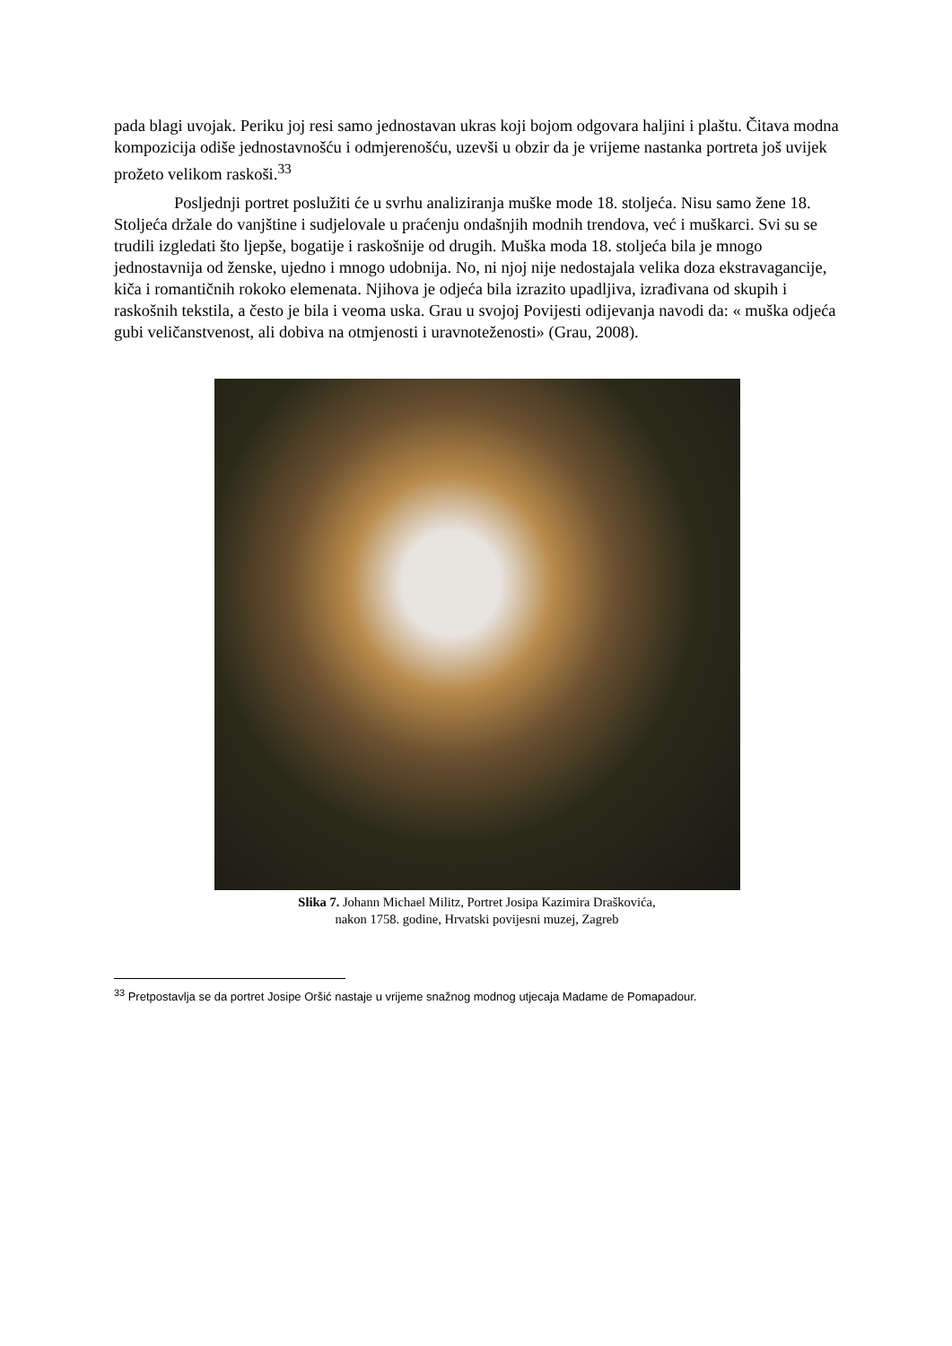pada blagi uvojak. Periku joj resi samo jednostavan ukras koji bojom odgovara haljini i plaštu. Čitava modna kompozicija odiše jednostavnošću i odmjerenošću, uzevši u obzir da je vrijeme nastanka portreta još uvijek prožeto velikom raskoši.<sup>33</sup>
Posljednji portret poslužiti će u svrhu analiziranja muške mode 18. stoljeća. Nisu samo žene 18. Stoljeća držale do vanjštine i sudjelovale u praćenju ondašnjih modnih trendova, već i muškarci. Svi su se trudili izgledati što ljepše, bogatije i raskošnije od drugih. Muška moda 18. stoljeća bila je mnogo jednostavnija od ženske, ujedno i mnogo udobnija. No, ni njoj nije nedostajala velika doza ekstravagancije, kiča i romantičnih rokoko elemenata. Njihova je odjeća bila izrazito upadljiva, izrađivana od skupih i raskošnih tekstila, a često je bila i veoma uska. Grau u svojoj Povijesti odijevanja navodi da: « muška odjeća gubi veličanstvenost, ali dobiva na otmjenosti i uravnoteženosti» (Grau, 2008).
Slika 7. Johann Michael Militz, Portret Josipa Kazimira Draškovića,
nakon 1758. godine, Hrvatski povijesni muzej, Zagreb
<sup>33</sup> Pretpostavlja se da portret Josipe Oršić nastaje u vrijeme snažnog modnog utjecaja Madame de Pomapadour.